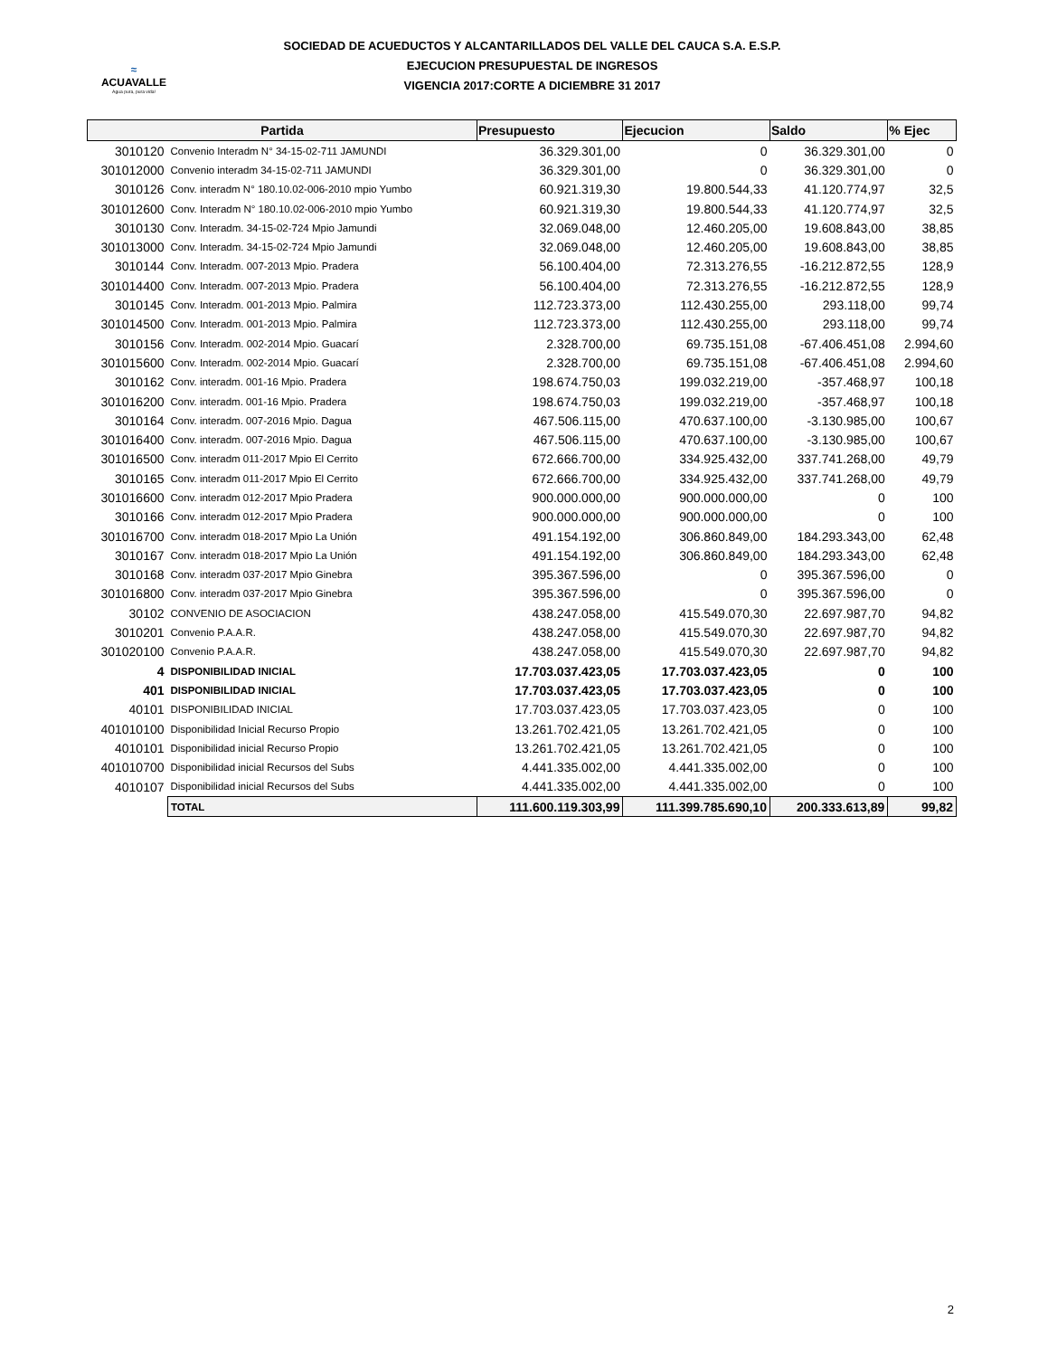≈
ACUAVALLE
Agua pura, pura vida!
SOCIEDAD DE ACUEDUCTOS Y ALCANTARILLADOS DEL VALLE DEL CAUCA S.A. E.S.P.
EJECUCION PRESUPUESTAL DE INGRESOS
VIGENCIA 2017:CORTE A DICIEMBRE 31 2017
| Partida | | Presupuesto | Ejecucion | Saldo | % Ejec |
| --- | --- | --- | --- | --- | --- |
| 3010120 | Convenio Interadm N° 34-15-02-711 JAMUNDI | 36.329.301,00 | 0 | 36.329.301,00 | 0 |
| 301012000 | Convenio interadm 34-15-02-711 JAMUNDI | 36.329.301,00 | 0 | 36.329.301,00 | 0 |
| 3010126 | Conv. interadm N° 180.10.02-006-2010 mpio Yumbo | 60.921.319,30 | 19.800.544,33 | 41.120.774,97 | 32,5 |
| 301012600 | Conv. Interadm N° 180.10.02-006-2010 mpio Yumbo | 60.921.319,30 | 19.800.544,33 | 41.120.774,97 | 32,5 |
| 3010130 | Conv. Interadm. 34-15-02-724 Mpio Jamundi | 32.069.048,00 | 12.460.205,00 | 19.608.843,00 | 38,85 |
| 301013000 | Conv. Interadm. 34-15-02-724 Mpio Jamundi | 32.069.048,00 | 12.460.205,00 | 19.608.843,00 | 38,85 |
| 3010144 | Conv. Interadm. 007-2013 Mpio. Pradera | 56.100.404,00 | 72.313.276,55 | -16.212.872,55 | 128,9 |
| 301014400 | Conv. Interadm. 007-2013 Mpio. Pradera | 56.100.404,00 | 72.313.276,55 | -16.212.872,55 | 128,9 |
| 3010145 | Conv. Interadm. 001-2013 Mpio. Palmira | 112.723.373,00 | 112.430.255,00 | 293.118,00 | 99,74 |
| 301014500 | Conv. Interadm. 001-2013 Mpio. Palmira | 112.723.373,00 | 112.430.255,00 | 293.118,00 | 99,74 |
| 3010156 | Conv. Interadm. 002-2014 Mpio. Guacarí | 2.328.700,00 | 69.735.151,08 | -67.406.451,08 | 2.994,60 |
| 301015600 | Conv. Interadm. 002-2014 Mpio. Guacarí | 2.328.700,00 | 69.735.151,08 | -67.406.451,08 | 2.994,60 |
| 3010162 | Conv. interadm. 001-16 Mpio. Pradera | 198.674.750,03 | 199.032.219,00 | -357.468,97 | 100,18 |
| 301016200 | Conv. interadm. 001-16 Mpio. Pradera | 198.674.750,03 | 199.032.219,00 | -357.468,97 | 100,18 |
| 3010164 | Conv. interadm. 007-2016 Mpio. Dagua | 467.506.115,00 | 470.637.100,00 | -3.130.985,00 | 100,67 |
| 301016400 | Conv. interadm. 007-2016 Mpio. Dagua | 467.506.115,00 | 470.637.100,00 | -3.130.985,00 | 100,67 |
| 301016500 | Conv. interadm 011-2017 Mpio El Cerrito | 672.666.700,00 | 334.925.432,00 | 337.741.268,00 | 49,79 |
| 3010165 | Conv. interadm 011-2017 Mpio El Cerrito | 672.666.700,00 | 334.925.432,00 | 337.741.268,00 | 49,79 |
| 301016600 | Conv. interadm 012-2017 Mpio Pradera | 900.000.000,00 | 900.000.000,00 | 0 | 100 |
| 3010166 | Conv. interadm 012-2017 Mpio Pradera | 900.000.000,00 | 900.000.000,00 | 0 | 100 |
| 301016700 | Conv. interadm 018-2017 Mpio La Unión | 491.154.192,00 | 306.860.849,00 | 184.293.343,00 | 62,48 |
| 3010167 | Conv. interadm 018-2017 Mpio La Unión | 491.154.192,00 | 306.860.849,00 | 184.293.343,00 | 62,48 |
| 3010168 | Conv. interadm 037-2017 Mpio Ginebra | 395.367.596,00 | 0 | 395.367.596,00 | 0 |
| 301016800 | Conv. interadm 037-2017 Mpio Ginebra | 395.367.596,00 | 0 | 395.367.596,00 | 0 |
| 30102 | CONVENIO DE ASOCIACION | 438.247.058,00 | 415.549.070,30 | 22.697.987,70 | 94,82 |
| 3010201 | Convenio P.A.A.R. | 438.247.058,00 | 415.549.070,30 | 22.697.987,70 | 94,82 |
| 301020100 | Convenio P.A.A.R. | 438.247.058,00 | 415.549.070,30 | 22.697.987,70 | 94,82 |
| 4 | DISPONIBILIDAD INICIAL | 17.703.037.423,05 | 17.703.037.423,05 | 0 | 100 |
| 401 | DISPONIBILIDAD INICIAL | 17.703.037.423,05 | 17.703.037.423,05 | 0 | 100 |
| 40101 | DISPONIBILIDAD INICIAL | 17.703.037.423,05 | 17.703.037.423,05 | 0 | 100 |
| 401010100 | Disponibilidad Inicial Recurso Propio | 13.261.702.421,05 | 13.261.702.421,05 | 0 | 100 |
| 4010101 | Disponibilidad inicial Recurso Propio | 13.261.702.421,05 | 13.261.702.421,05 | 0 | 100 |
| 401010700 | Disponibilidad inicial Recursos del Subs | 4.441.335.002,00 | 4.441.335.002,00 | 0 | 100 |
| 4010107 | Disponibilidad inicial Recursos del Subs | 4.441.335.002,00 | 4.441.335.002,00 | 0 | 100 |
| | TOTAL | 111.600.119.303,99 | 111.399.785.690,10 | 200.333.613,89 | 99,82 |
2